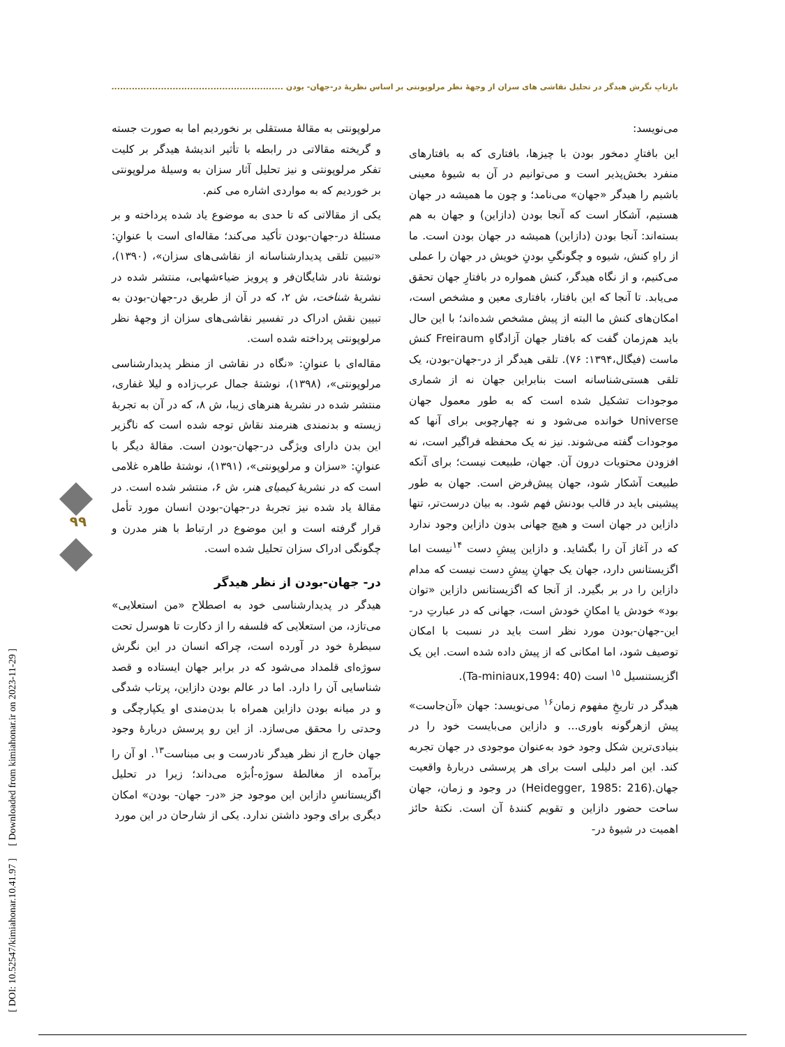بازتابِ نگرش هیدگر در تحلیل نقاشی های سزان از وجهۀ نظر مرلوپونتی بر اساس نظریۀ در-جهان- بودن ........................................................................
[ DOI: 10.52547/kimiahonar.10.41.97 ] [ Downloaded from kimiahonar.ir on 2023-11-29 ]
۹۹
مرلوپونتی به مقالۀ مستقلی بر نخوردیم اما به صورت جسته و گریخته مقالاتی در رابطه با تأثیر اندیشۀ هیدگر بر کلیت تفکر مرلوپونتی و نیز تحلیل آثار سزان به وسیلۀ مرلوپونتی بر خوردیم که به مواردی اشاره می کنم.
یکی از مقالاتی که تا حدی به موضوع یاد شده پرداخته و بر مسئلۀ در-جهان-بودن تأکید می‌کند؛ مقاله‌ای است با عنوانِ: «تبیین تلقی پدیدارشناسانه از نقاشی‌های سزان»، (۱۳۹۰)، نوشتۀ نادر شایگان‌فر و پرویز ضیاءشهابی، منتشر شده در نشریۀ شناخت، ش ۲، که در آن از طریق در-جهان-بودن به تبیین نقش ادراک در تفسیر نقاشی‌های سزان از وجهۀ نظر مرلوپونتی پرداخته شده است.
مقاله‌ای با عنوانِ: «نگاه در نقاشی از منظر پدیدارشناسی مرلوپونتی»، (۱۳۹۸)، نوشتۀ جمال عرب‌زاده و لیلا غفاری، منتشر شده در نشریۀ هنرهای زیبا، ش ۸، که در آن به تجربۀ زیسته و بدنمندی هنرمند نقاش توجه شده است که ناگزیر این بدن دارای ویژگی در-جهان-بودن است. مقالۀ دیگر با عنوانِ: «سزان و مرلوپونتی»، (۱۳۹۱)، نوشتۀ طاهره غلامی است که در نشریۀ کیمیای هنر، ش ۶، منتشر شده است. در مقالۀ یاد شده نیز تجربۀ در-جهان-بودن انسان مورد تأمل قرار گرفته است و این موضوع در ارتباط با هنر مدرن و چگونگی ادراک سزان تحلیل شده است.
در- جهان-بودن از نظر هیدگر
هیدگر در پدیدارشناسی خود به اصطلاح «من استعلایی» می‌تازد، من استعلایی که فلسفه را از دکارت تا هوسرل تحت سیطرۀ خود در آورده است، چراکه انسان در این نگرش سوژه‌ای قلمداد می‌شود که در برابر جهان ایستاده و قصد شناسایی آن را دارد. اما در عالم بودن دازاین، پرتاب شدگی و در میانه بودن دازاین همراه با بدن‌مندی او یکپارچگی و وحدتی را محقق می‌سازد. از این رو پرسش دربارۀ وجود جهان خارج از نظر هیدگر نادرست و بی مبناست<sup>۱۳</sup>. او آن را برآمده از مغالطۀ سوژه-اُبژه می‌داند؛ زیرا در تحلیل اگزیستانسِ دازاین این موجود جز «در- جهان- بودن» امکان دیگری برای وجود داشتن ندارد. یکی از شارحان در این مورد
می‌نویسد:
این بافتارِ دمخور بودن با چیزها، بافتاری که به بافتارهای منفرد بخش‌پذیر است و می‌توانیم در آن به شیوۀ معینی باشیم را هیدگر «جهان» می‌نامد؛ و چون ما همیشه در جهان هستیم، آشکار است که آنجا بودن (دازاین) و جهان به هم بسته‌اند: آنجا بودن (دازاین) همیشه در جهان بودن است. ما از راهِ کنش، شیوه و چگونگیِ بودنِ خویش در جهان را عملی می‌کنیم، و از نگاه هیدگر، کنش همواره در بافتارِ جهان تحقق می‌یابد. تا آنجا که این بافتار، بافتاری معین و مشخص است، امکان‌های کنش ما البته از پیش مشخص شده‌اند؛ با این حال باید هم‌زمان گفت که بافتار جهان آزادگاهِ Freiraum کنش ماست (فیگال،۱۳۹۴: ۷۶). تلقی هیدگر از در-جهان-بودن، یک تلقی هستی‌شناسانه است بنابراین جهان نه از شماری موجودات تشکیل شده است که به طور معمول جهان Universe خوانده می‌شود و نه چهارچوبی برای آنها که موجودات گفته می‌شوند. نیز نه یک محفظه فراگیر است، نه افزودن محتویات درون آن. جهان، طبیعت نیست؛ برای آنکه طبیعت آشکار شود، جهان پیش‌فرض است. جهان به طور پیشینی باید در قالب بودنش فهم شود. به بیان درست‌تر، تنها دازاین در جهان است و هیچ جهانی بدون دازاین وجود ندارد که در آغاز آن را بگشاید. و دازاین پیشِ دست <sup>۱۴</sup>نیست اما اگزیستانس دارد، جهان یک جهانِ پیشِ دست نیست که مدام دازاین را در بر بگیرد. از آنجا که اگزیستانس دازاین «توان بود» خودش یا امکانِ خودش است، جهانی که در عبارتِ در-این-جهان-بودن مورد نظر است باید در نسبت با امکان توصیف شود، اما امکانی که از پیش داده شده است. این یک اگزیستنسیل <sup>۱۵</sup> است (Ta-miniaux,1994: 40).
هیدگر در تاریخِ مفهوم زمان<sup>۱۶</sup> می‌نویسد: جهان «آن‌جاست» پیش ازهرگونه باوری... و دازاین می‌بایست خود را در بنیادی‌ترین شکل وجود خود به‌عنوان موجودی در جهان تجربه کند. این امر دلیلی است برای هر پرسشی دربارۀ واقعیت جهان.(Heidegger, 1985: 216) در وجود و زمان، جهان ساحت حضور دازاین و تقویم کنندۀ آن است. نکتۀ حائز اهمیت در شیوۀ در-